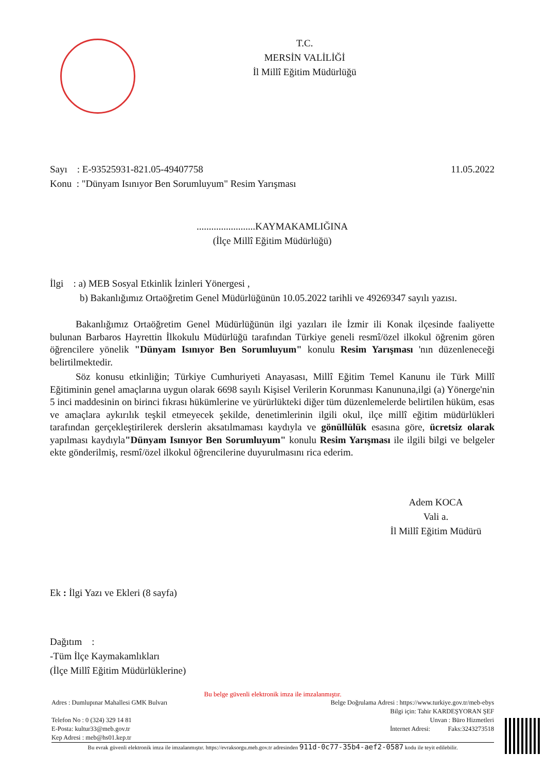T.C.
MERSİN VALİLİĞİ
İl Millî Eğitim Müdürlüğü
Sayı : E-93525931-821.05-49407758 11.05.2022
Konu : "Dünyam Isınıyor Ben Sorumluyum" Resim Yarışması
........................KAYMAKAMLIĞINA
(İlçe Millî Eğitim Müdürlüğü)
İlgi : a) MEB Sosyal Etkinlik İzinleri Yönergesi ,
b) Bakanlığımız Ortaöğretim Genel Müdürlüğünün 10.05.2022 tarihli ve 49269347 sayılı yazısı.
Bakanlığımız Ortaöğretim Genel Müdürlüğünün ilgi yazıları ile İzmir ili Konak ilçesinde faaliyette bulunan Barbaros Hayrettin İlkokulu Müdürlüğü tarafından Türkiye geneli resmî/özel ilkokul öğrenim gören öğrencilere yönelik "Dünyam Isınıyor Ben Sorumluyum" konulu Resim Yarışması 'nın düzenleneceği belirtilmektedir.
Söz konusu etkinliğin; Türkiye Cumhuriyeti Anayasası, Millî Eğitim Temel Kanunu ile Türk Millî Eğitiminin genel amaçlarına uygun olarak 6698 sayılı Kişisel Verilerin Korunması Kanununa,ilgi (a) Yönerge'nin 5 inci maddesinin on birinci fıkrası hükümlerine ve yürürlükteki diğer tüm düzenlemelerde belirtilen hüküm, esas ve amaçlara aykırılık teşkil etmeyecek şekilde, denetimlerinin ilgili okul, ilçe millî eğitim müdürlükleri tarafından gerçekleştirilerek derslerin aksatılmaması kaydıyla ve gönüllülük esasına göre, ücretsiz olarak yapılması kaydıyla"Dünyam Isınıyor Ben Sorumluyum" konulu Resim Yarışması ile ilgili bilgi ve belgeler ekte gönderilmiş, resmî/özel ilkokul öğrencilerine duyurulmasını rica ederim.
Adem KOCA
Vali a.
İl Millî Eğitim Müdürü
Ek : İlgi Yazı ve Ekleri (8 sayfa)
Dağıtım :
-Tüm İlçe Kaymakamlıkları
(İlçe Millî Eğitim Müdürlüklerine)
Bu belge güvenli elektronik imza ile imzalanmıştır.
Adres : Dumlupınar Mahallesi GMK Bulvarı Belge Doğrulama Adresi : https://www.turkiye.gov.tr/meb-ebys
Bilgi için: Tahir KARDEŞYORAN ŞEF
Telefon No : 0 (324) 329 14 81 Unvan : Büro Hizmetleri
E-Posta: kultur33@meb.gov.tr İnternet Adresi: Faks:3243273518
Kep Adresi : meb@hs01.kep.tr
Bu evrak güvenli elektronik imza ile imzalanmıştır. https://evraksorgu.meb.gov.tr adresinden 911d-0c77-35b4-aef2-0587 kodu ile teyit edilebilir.